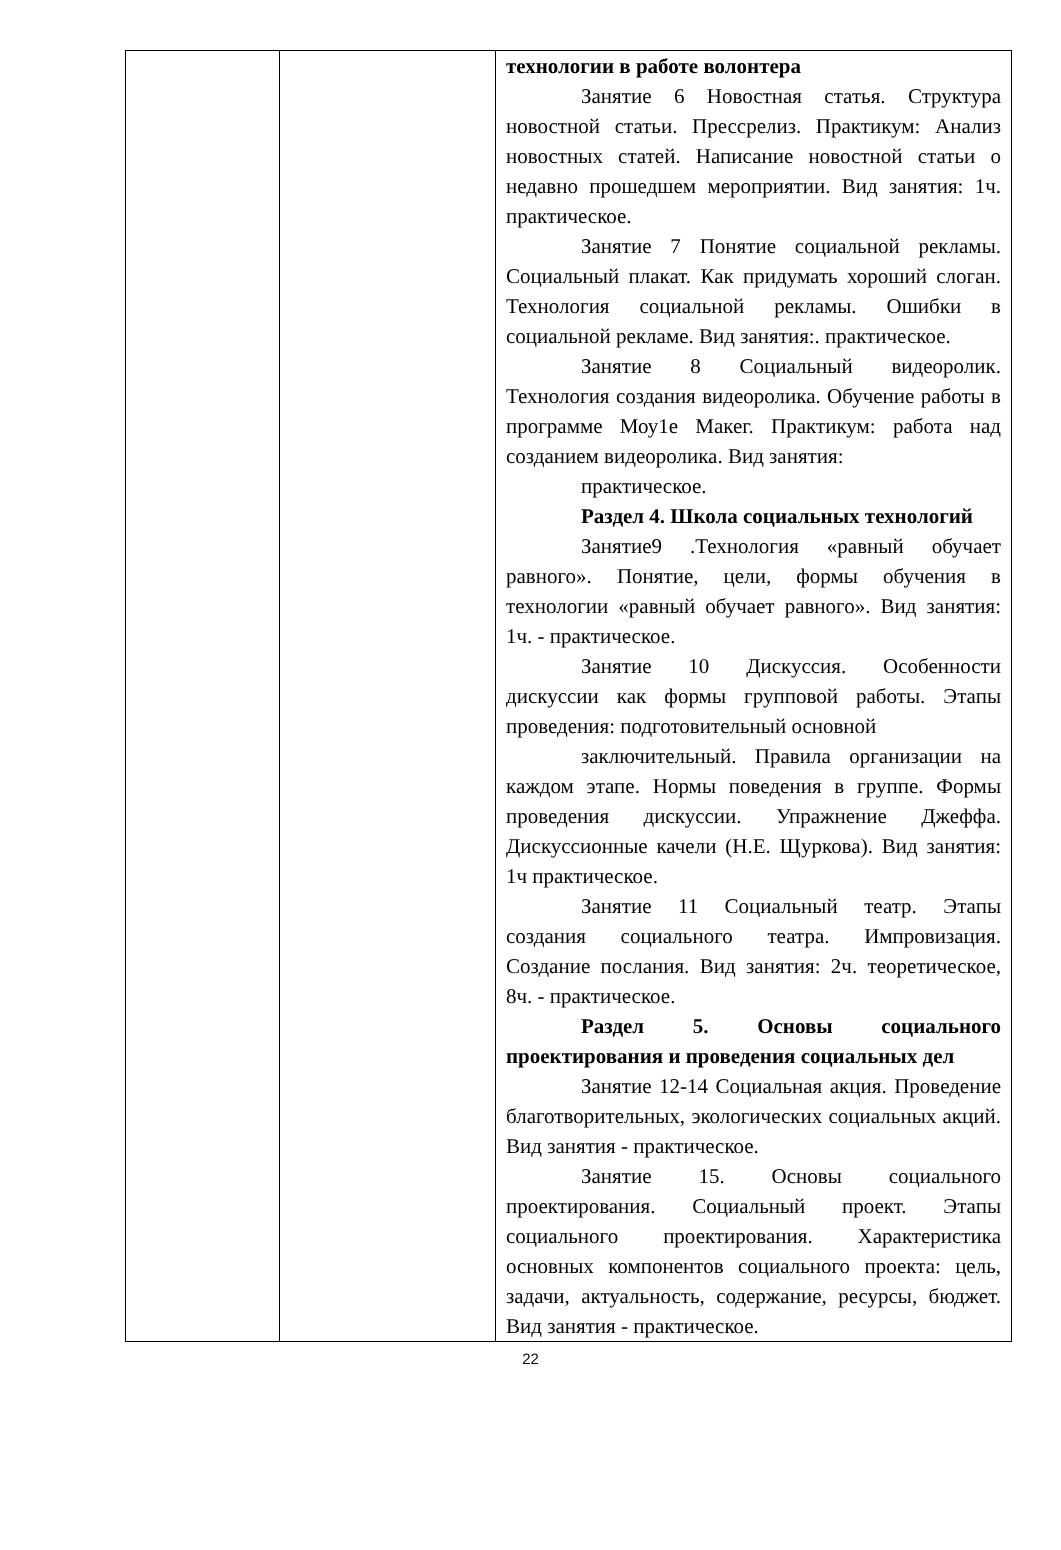| | | технологии в работе волонтера Занятие 6 Новостная статья. Структура новостной статьи. Прессрелиз. Практикум: Анализ новостных статей. Написание новостной статьи о недавно прошедшем мероприятии. Вид занятия: 1ч. практическое. Занятие 7 Понятие социальной рекламы. Социальный плакат. Как придумать хороший слоган. Технология социальной рекламы. Ошибки в социальной рекламе. Вид занятия:. практическое. Занятие 8 Социальный видеоролик. Технология создания видеоролика. Обучение работы в программе Моу1е Макег. Практикум: работа над созданием видеоролика. Вид занятия: практическое. Раздел 4. Школа социальных технологий Занятие9 .Технология «равный обучает равного». Понятие, цели, формы обучения в технологии «равный обучает равного». Вид занятия: 1ч. - практическое. Занятие 10 Дискуссия. Особенности дискуссии как формы групповой работы. Этапы проведения: подготовительный основной заключительный. Правила организации на каждом этапе. Нормы поведения в группе. Формы проведения дискуссии. Упражнение Джеффа. Дискуссионные качели (Н.Е. Щуркова). Вид занятия: 1ч практическое. Занятие 11 Социальный театр. Этапы создания социального театра. Импровизация. Создание послания. Вид занятия: 2ч. теоретическое, 8ч. - практическое. Раздел 5. Основы социального проектирования и проведения социальных дел Занятие 12-14 Социальная акция. Проведение благотворительных, экологических социальных акций. Вид занятия - практическое. Занятие 15. Основы социального проектирования. Социальный проект. Этапы социального проектирования. Характеристика основных компонентов социального проекта: цель, задачи, актуальность, содержание, ресурсы, бюджет. Вид занятия - практическое. |
22